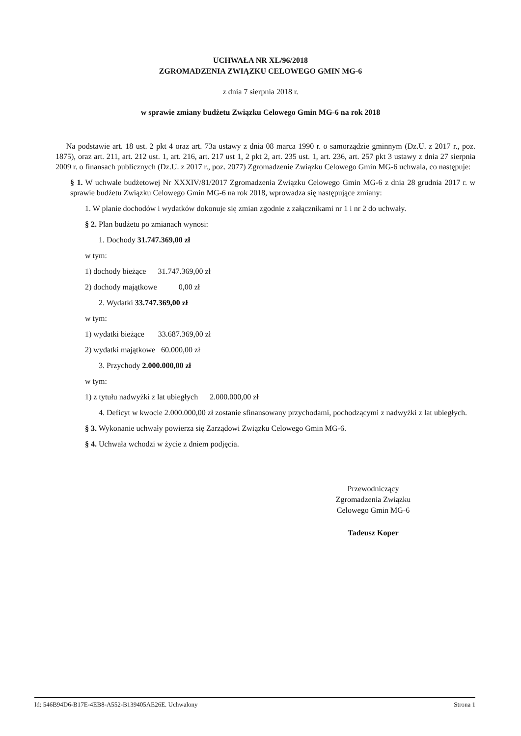UCHWAŁA NR XL/96/2018
ZGROMADZENIA ZWIĄZKU CELOWEGO GMIN MG-6
z dnia 7 sierpnia 2018 r.
w sprawie zmiany budżetu Związku Celowego Gmin MG-6 na rok 2018
Na podstawie art. 18 ust. 2 pkt 4 oraz art. 73a ustawy z dnia 08 marca 1990 r. o samorządzie gminnym (Dz.U. z 2017 r., poz. 1875), oraz art. 211, art. 212 ust. 1, art. 216, art. 217 ust 1, 2 pkt 2, art. 235 ust. 1, art. 236, art. 257 pkt 3 ustawy z dnia 27 sierpnia 2009 r. o finansach publicznych (Dz.U. z 2017 r., poz. 2077) Zgromadzenie Związku Celowego Gmin MG-6 uchwala, co następuje:
§ 1. W uchwale budżetowej Nr XXXIV/81/2017 Zgromadzenia Związku Celowego Gmin MG-6 z dnia 28 grudnia 2017 r. w sprawie budżetu Związku Celowego Gmin MG-6 na rok 2018, wprowadza się następujące zmiany:
1. W planie dochodów i wydatków dokonuje się zmian zgodnie z załącznikami nr 1 i nr 2 do uchwały.
§ 2. Plan budżetu po zmianach wynosi:
1. Dochody 31.747.369,00 zł
w tym:
1) dochody bieżące 31.747.369,00 zł
2) dochody majątkowe 0,00 zł
2. Wydatki 33.747.369,00 zł
w tym:
1) wydatki bieżące 33.687.369,00 zł
2) wydatki majątkowe 60.000,00 zł
3. Przychody 2.000.000,00 zł
w tym:
1) z tytułu nadwyżki z lat ubiegłych 2.000.000,00 zł
4. Deficyt w kwocie 2.000.000,00 zł zostanie sfinansowany przychodami, pochodzącymi z nadwyżki z lat ubiegłych.
§ 3. Wykonanie uchwały powierza się Zarządowi Związku Celowego Gmin MG-6.
§ 4. Uchwała wchodzi w życie z dniem podjęcia.
Przewodniczący
Zgromadzenia Związku
Celowego Gmin MG-6
Tadeusz Koper
Id: 546B94D6-B17E-4EB8-A552-B139405AE26E. Uchwalony Strona 1